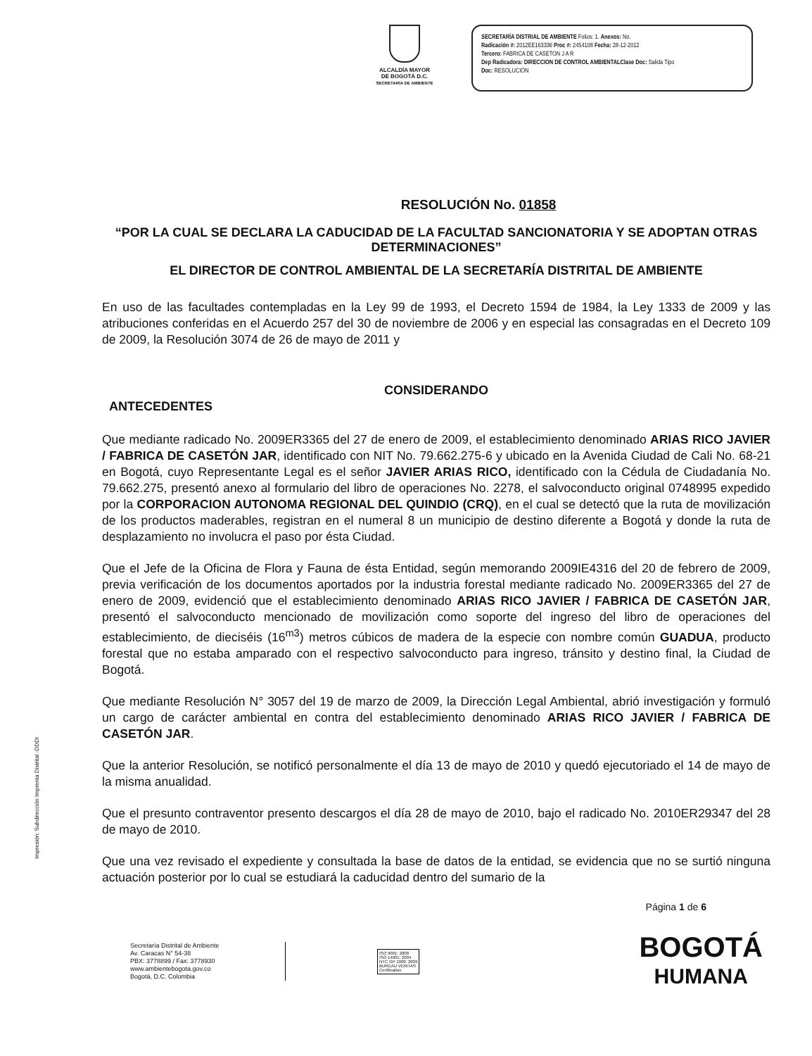ALCALDÍA MAYOR
DE BOGOTÁ D.C.
SECRETARÍA DE AMBIENTE
SECRETARÍA DISTRIAL DE AMBIENTE Folios: 1. Anexos: No.
Radicación #: 2012EE163336 Proc #: 2454108 Fecha: 28-12-2012
Tercero: FABRICA DE CASETON J A R
Dep Radicadora: DIRECCION DE CONTROL AMBIENTALClase Doc: Salida Tipo
Doc: RESOLUCIÓN
RESOLUCIÓN No. 01858
“POR LA CUAL SE DECLARA LA CADUCIDAD DE LA FACULTAD SANCIONATORIA Y SE ADOPTAN OTRAS DETERMINACIONES”
EL DIRECTOR DE CONTROL AMBIENTAL DE LA SECRETARÍA DISTRITAL DE AMBIENTE
En uso de las facultades contempladas en la Ley 99 de 1993, el Decreto 1594 de 1984, la Ley 1333 de 2009 y las atribuciones conferidas en el Acuerdo 257 del 30 de noviembre de 2006 y en especial las consagradas en el Decreto 109 de 2009, la Resolución 3074 de 26 de mayo de 2011 y
CONSIDERANDO
ANTECEDENTES
Que mediante radicado No. 2009ER3365 del 27 de enero de 2009, el establecimiento denominado ARIAS RICO JAVIER / FABRICA DE CASETÓN JAR, identificado con NIT No. 79.662.275-6 y ubicado en la Avenida Ciudad de Cali No. 68-21 en Bogotá, cuyo Representante Legal es el señor JAVIER ARIAS RICO, identificado con la Cédula de Ciudadanía No. 79.662.275, presentó anexo al formulario del libro de operaciones No. 2278, el salvoconducto original 0748995 expedido por la CORPORACION AUTONOMA REGIONAL DEL QUINDIO (CRQ), en el cual se detectó que la ruta de movilización de los productos maderables, registran en el numeral 8 un municipio de destino diferente a Bogotá y donde la ruta de desplazamiento no involucra el paso por ésta Ciudad.
Que el Jefe de la Oficina de Flora y Fauna de ésta Entidad, según memorando 2009IE4316 del 20 de febrero de 2009, previa verificación de los documentos aportados por la industria forestal mediante radicado No. 2009ER3365 del 27 de enero de 2009, evidenció que el establecimiento denominado ARIAS RICO JAVIER / FABRICA DE CASETÓN JAR, presentó el salvoconducto mencionado de movilización como soporte del ingreso del libro de operaciones del establecimiento, de dieciséis (16<sup>m3</sup>) metros cúbicos de madera de la especie con nombre común GUADUA, producto forestal que no estaba amparado con el respectivo salvoconducto para ingreso, tránsito y destino final, la Ciudad de Bogotá.
Que mediante Resolución N° 3057 del 19 de marzo de 2009, la Dirección Legal Ambiental, abrió investigación y formuló un cargo de carácter ambiental en contra del establecimiento denominado ARIAS RICO JAVIER / FABRICA DE CASETÓN JAR.
Que la anterior Resolución, se notificó personalmente el día 13 de mayo de 2010 y quedó ejecutoriado el 14 de mayo de la misma anualidad.
Que el presunto contraventor presento descargos el día 28 de mayo de 2010, bajo el radicado No. 2010ER29347 del 28 de mayo de 2010.
Que una vez revisado el expediente y consultada la base de datos de la entidad, se evidencia que no se surtió ninguna actuación posterior por lo cual se estudiará la caducidad dentro del sumario de la
Página 1 de 6
Secretaría Distrital de Ambiente
Av. Caracas N° 54-38
PBX: 3778899 / Fax: 3778930
www.ambientebogota.gov.co
Bogotá, D.C. Colombia
ISO 9001: 2008
ISO 14001: 2004
NTC GP 1000: 2009
BUREAU VERITAS
Certification
BOGOTÁ
HUMANA
Impresión: Subdirección Imprenta Distrital -DDDI